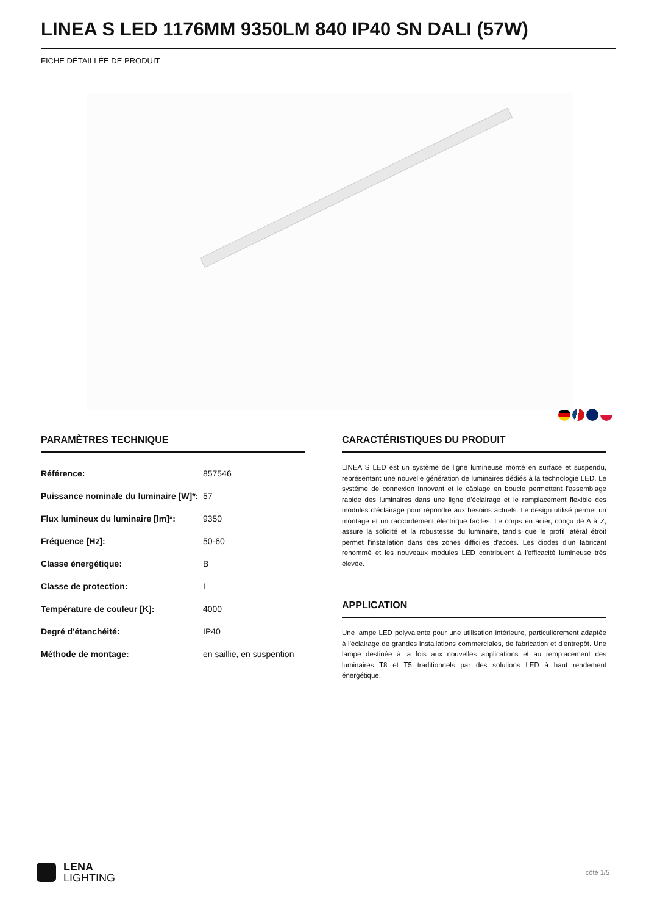LINEA S LED 1176MM 9350LM 840 IP40 SN DALI (57W)
FICHE DÉTAILLÉE DE PRODUIT
PARAMÈTRES TECHNIQUE
| Référence: | 857546 |
| Puissance nominale du luminaire [W]*: | 57 |
| Flux lumineux du luminaire [lm]*: | 9350 |
| Fréquence [Hz]: | 50-60 |
| Classe énergétique: | B |
| Classe de protection: | I |
| Température de couleur [K]: | 4000 |
| Degré d'étanchéité: | IP40 |
| Méthode de montage: | en saillie, en suspention |
CARACTÉRISTIQUES DU PRODUIT
LINEA S LED est un système de ligne lumineuse monté en surface et suspendu, représentant une nouvelle génération de luminaires dédiés à la technologie LED. Le système de connexion innovant et le câblage en boucle permettent l'assemblage rapide des luminaires dans une ligne d'éclairage et le remplacement flexible des modules d'éclairage pour répondre aux besoins actuels. Le design utilisé permet un montage et un raccordement électrique faciles. Le corps en acier, conçu de A à Z, assure la solidité et la robustesse du luminaire, tandis que le profil latéral étroit permet l'installation dans des zones difficiles d'accès. Les diodes d'un fabricant renommé et les nouveaux modules LED contribuent à l'efficacité lumineuse très élevée.
APPLICATION
Une lampe LED polyvalente pour une utilisation intérieure, particulièrement adaptée à l'éclairage de grandes installations commerciales, de fabrication et d'entrepôt. Une lampe destinée à la fois aux nouvelles applications et au remplacement des luminaires T8 et T5 traditionnels par des solutions LED à haut rendement énergétique.
LENA
LIGHTING
côté 1/5